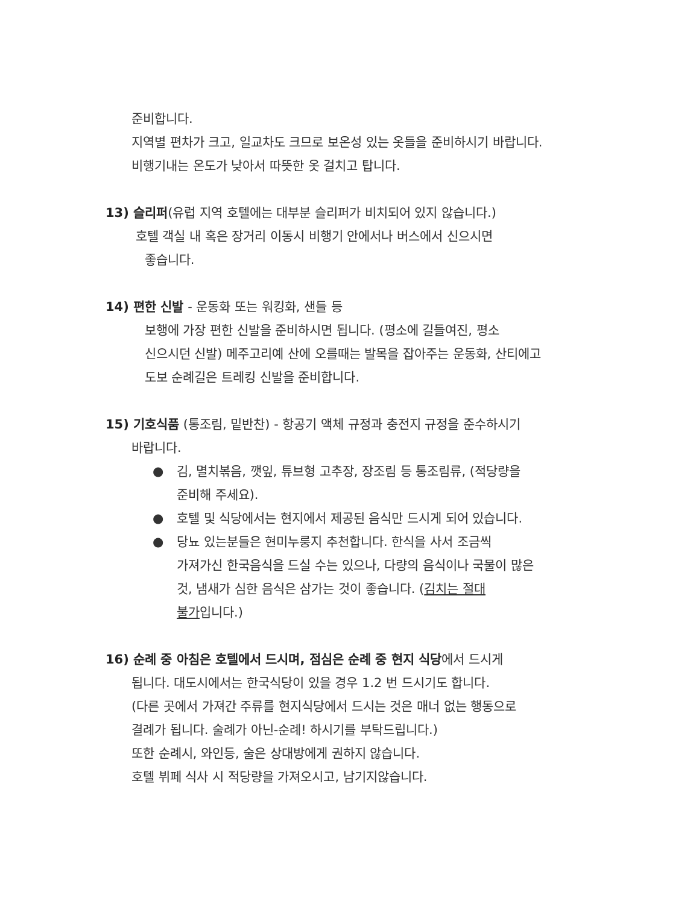준비합니다.
지역별 편차가 크고, 일교차도 크므로 보온성 있는 옷들을 준비하시기 바랍니다.
비행기내는 온도가 낮아서 따뜻한 옷 걸치고 탑니다.
13) 슬리퍼(유럽 지역 호텔에는 대부분 슬리퍼가 비치되어 있지 않습니다.)
호텔 객실 내 혹은 장거리 이동시 비행기 안에서나 버스에서 신으시면
좋습니다.
14) 편한 신발 - 운동화 또는 워킹화, 샌들 등
보행에 가장 편한 신발을 준비하시면 됩니다. (평소에 길들여진, 평소
신으시던 신발) 메주고리예 산에 오를때는 발목을 잡아주는 운동화, 산티에고
도보 순례길은 트레킹 신발을 준비합니다.
15) 기호식품 (통조림, 밑반찬) - 항공기 액체 규정과 충전지 규정을 준수하시기
바랍니다.
● 김, 멸치볶음, 깻잎, 튜브형 고추장, 장조림 등 통조림류, (적당량을
준비해 주세요).
● 호텔 및 식당에서는 현지에서 제공된 음식만 드시게 되어 있습니다.
● 당뇨 있는분들은 현미누룽지 추천합니다. 한식을 사서 조금씩
가져가신 한국음식을 드실 수는 있으나, 다량의 음식이나 국물이 많은
것, 냄새가 심한 음식은 삼가는 것이 좋습니다. (김치는 절대
불가입니다.)
16) 순례 중 아침은 호텔에서 드시며, 점심은 순례 중 현지 식당에서 드시게
됩니다. 대도시에서는 한국식당이 있을 경우 1.2 번 드시기도 합니다.
(다른 곳에서 가져간 주류를 현지식당에서 드시는 것은 매너 없는 행동으로
결례가 됩니다. 술례가 아닌-순례! 하시기를 부탁드립니다.)
또한 순례시, 와인등, 술은 상대방에게 권하지 않습니다.
호텔 뷔페 식사 시 적당량을 가져오시고, 남기지않습니다.